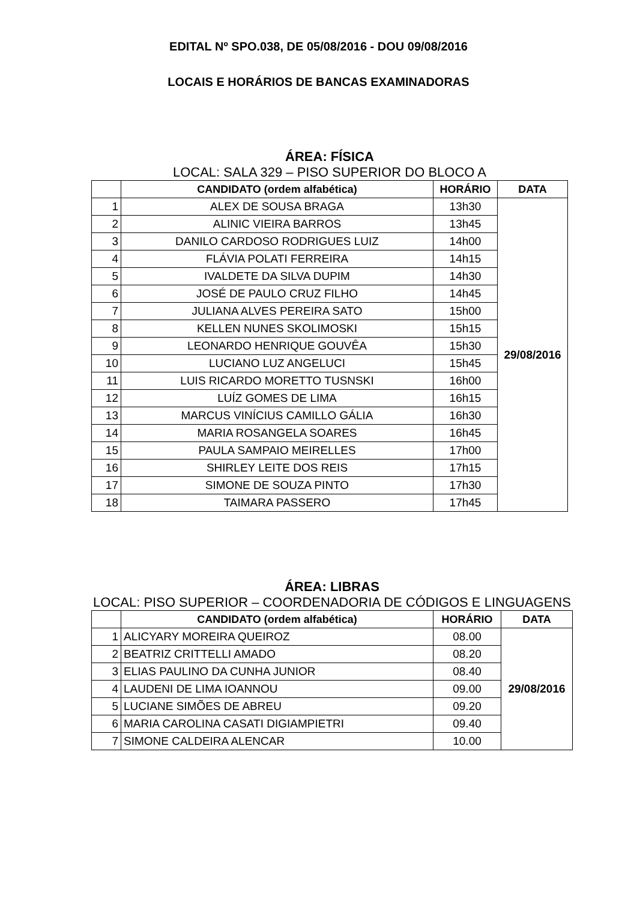EDITAL Nº SPO.038, DE 05/08/2016 - DOU 09/08/2016
LOCAIS E HORÁRIOS DE BANCAS EXAMINADORAS
ÁREA: FÍSICA
LOCAL: SALA 329 – PISO SUPERIOR DO BLOCO A
| | CANDIDATO (ordem alfabética) | HORÁRIO | DATA |
| --- | --- | --- | --- |
| 1 | ALEX DE SOUSA BRAGA | 13h30 | 29/08/2016 |
| 2 | ALINIC VIEIRA BARROS | 13h45 | |
| 3 | DANILO CARDOSO RODRIGUES LUIZ | 14h00 | |
| 4 | FLÁVIA POLATI FERREIRA | 14h15 | |
| 5 | IVALDETE DA SILVA DUPIM | 14h30 | |
| 6 | JOSÉ DE PAULO CRUZ FILHO | 14h45 | |
| 7 | JULIANA ALVES PEREIRA SATO | 15h00 | |
| 8 | KELLEN NUNES SKOLIMOSKI | 15h15 | |
| 9 | LEONARDO HENRIQUE GOUVÊA | 15h30 | |
| 10 | LUCIANO LUZ ANGELUCI | 15h45 | |
| 11 | LUIS RICARDO MORETTO TUSNSKI | 16h00 | |
| 12 | LUÍZ GOMES DE LIMA | 16h15 | |
| 13 | MARCUS VINÍCIUS CAMILLO GÁLIA | 16h30 | |
| 14 | MARIA ROSANGELA SOARES | 16h45 | |
| 15 | PAULA SAMPAIO MEIRELLES | 17h00 | |
| 16 | SHIRLEY LEITE DOS REIS | 17h15 | |
| 17 | SIMONE DE SOUZA PINTO | 17h30 | |
| 18 | TAIMARA PASSERO | 17h45 | |
ÁREA: LIBRAS
LOCAL: PISO SUPERIOR – COORDENADORIA DE CÓDIGOS E LINGUAGENS
| | CANDIDATO (ordem alfabética) | HORÁRIO | DATA |
| --- | --- | --- | --- |
| 1 | ALICYARY MOREIRA QUEIROZ | 08.00 | 29/08/2016 |
| 2 | BEATRIZ CRITTELLI AMADO | 08.20 | |
| 3 | ELIAS PAULINO DA CUNHA JUNIOR | 08.40 | |
| 4 | LAUDENI DE LIMA IOANNOU | 09.00 | |
| 5 | LUCIANE SIMÕES DE ABREU | 09.20 | |
| 6 | MARIA CAROLINA CASATI DIGIAMPIETRI | 09.40 | |
| 7 | SIMONE CALDEIRA ALENCAR | 10.00 | |